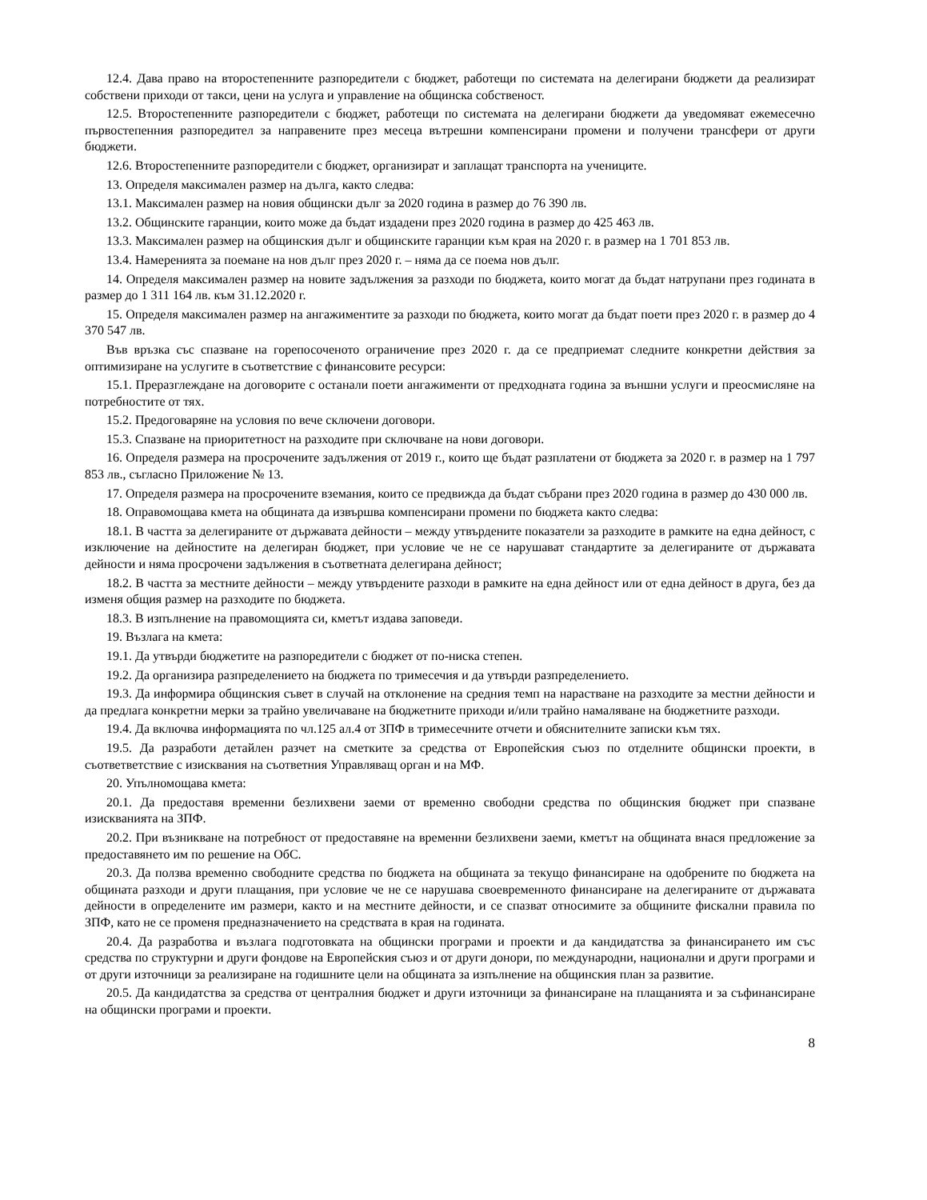12.4. Дава право на второстепенните разпоредители с бюджет, работещи по системата на делегирани бюджети да реализират собствени приходи от такси, цени на услуга и управление на общинска собственост.
12.5. Второстепенните разпоредители с бюджет, работещи по системата на делегирани бюджети да уведомяват ежемесечно първостепенния разпоредител за направените през месеца вътрешни компенсирани промени и получени трансфери от други бюджети.
12.6. Второстепенните разпоредители с бюджет, организират и заплащат транспорта на учениците.
13. Определя максимален размер на дълга, както следва:
13.1. Максимален размер на новия общински дълг за 2020 година в размер до 76 390 лв.
13.2. Общинските гаранции, които може да бъдат издадени през 2020 година в размер до 425 463 лв.
13.3. Максимален размер на общинския дълг и общинските гаранции към края на 2020 г. в размер на 1 701 853 лв.
13.4. Намеренията за поемане на нов дълг през 2020 г. – няма да се поема нов дълг.
14. Определя максимален размер на новите задължения за разходи по бюджета, които могат да бъдат натрупани през годината в размер до 1 311 164 лв. към 31.12.2020 г.
15. Определя максимален размер на ангажиментите за разходи по бюджета, които могат да бъдат поети през 2020 г. в размер до 4 370 547 лв.
Във връзка със спазване на горепосоченото ограничение през 2020 г. да се предприемат следните конкретни действия за оптимизиране на услугите в съответствие с финансовите ресурси:
15.1. Преразглеждане на договорите с останали поети ангажименти от предходната година за външни услуги и преосмисляне на потребностите от тях.
15.2. Предоговаряне на условия по вече сключени договори.
15.3. Спазване на приоритетност на разходите при сключване на нови договори.
16. Определя размера на просрочените задължения от 2019 г., които ще бъдат разплатени от бюджета за 2020 г. в размер на 1 797 853 лв., съгласно Приложение № 13.
17. Определя размера на просрочените вземания, които се предвижда да бъдат събрани през 2020 година в размер до 430 000 лв.
18. Оправомощава кмета на общината да извършва компенсирани промени по бюджета както следва:
18.1. В частта за делегираните от държавата дейности – между утвърдените показатели за разходите в рамките на една дейност, с изключение на дейностите на делегиран бюджет, при условие че не се нарушават стандартите за делегираните от държавата дейности и няма просрочени задължения в съответната делегирана дейност;
18.2. В частта за местните дейности – между утвърдените разходи в рамките на една дейност или от една дейност в друга, без да изменя общия размер на разходите по бюджета.
18.3. В изпълнение на правомощията си, кметът издава заповеди.
19. Възлага на кмета:
19.1. Да утвърди бюджетите на разпоредители с бюджет от по-ниска степен.
19.2. Да организира разпределението на бюджета по тримесечия и да утвърди разпределението.
19.3. Да информира общинския съвет в случай на отклонение на средния темп на нарастване на разходите за местни дейности и да предлага конкретни мерки за трайно увеличаване на бюджетните приходи и/или трайно намаляване на бюджетните разходи.
19.4. Да включва информацията по чл.125 ал.4 от ЗПФ в тримесечните отчети и обяснителните записки към тях.
19.5. Да разработи детайлен разчет на сметките за средства от Европейския съюз по отделните общински проекти, в съответветствие с изисквания на съответния Управляващ орган и на МФ.
20. Упълномощава кмета:
20.1. Да предоставя временни безлихвени заеми от временно свободни средства по общинския бюджет при спазване изискванията на ЗПФ.
20.2. При възникване на потребност от предоставяне на временни безлихвени заеми, кметът на общината внася предложение за предоставянето им по решение на ОбС.
20.3. Да ползва временно свободните средства по бюджета на общината за текущо финансиране на одобрените по бюджета на общината разходи и други плащания, при условие че не се нарушава своевременното финансиране на делегираните от държавата дейности в определените им размери, както и на местните дейности, и се спазват относимите за общините фискални правила по ЗПФ, като не се променя предназначението на средствата в края на годината.
20.4. Да разработва и възлага подготовката на общински програми и проекти и да кандидатства за финансирането им със средства по структурни и други фондове на Европейския съюз и от други донори, по международни, национални и други програми и от други източници за реализиране на годишните цели на общината за изпълнение на общинския план за развитие.
20.5. Да кандидатства за средства от централния бюджет и други източници за финансиране на плащанията и за съфинансиране на общински програми и проекти.
8